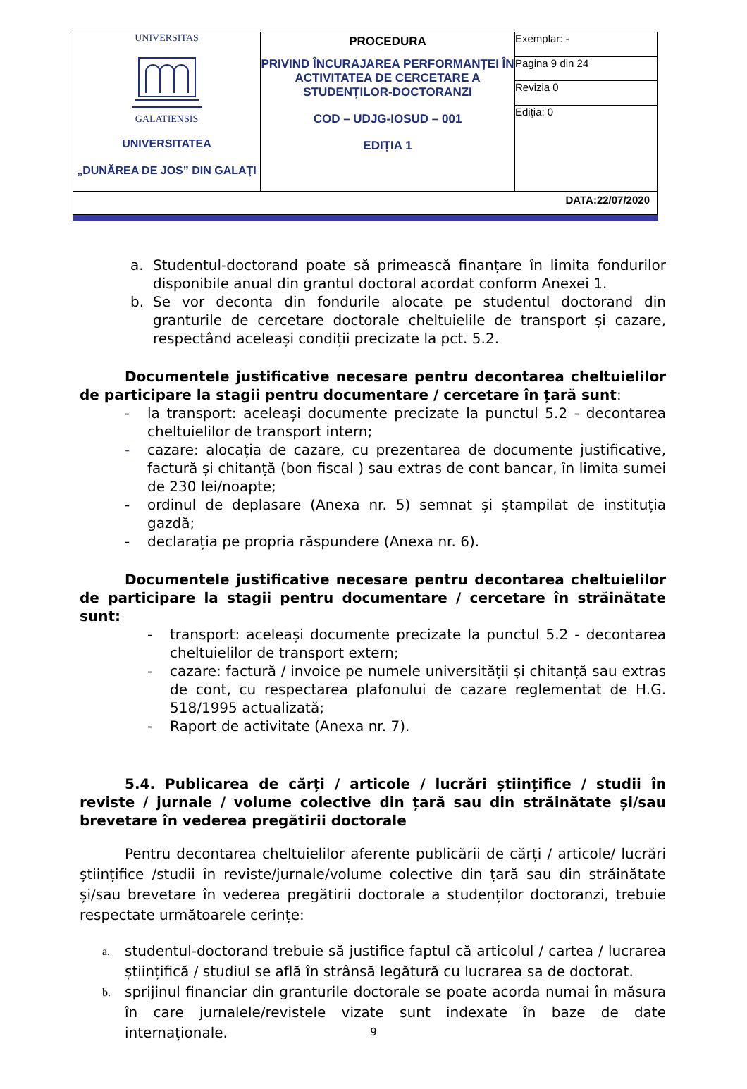| UNIVERSITAS GALATIENSIS UNIVERSITATEA „DUNĂREA DE JOS” DIN GALAŢI | PROCEDURA PRIVIND ÎNCURAJAREA PERFORMANȚEI ÎN ACTIVITATEA DE CERCETARE A STUDENȚILOR-DOCTORANZI COD – UDJG-IOSUD – 001 EDIȚIA 1 | Exemplar: - |
| | | Pagina 9 din 24 |
| | | Revizia 0 |
| | | Ediţia: 0 |
| DATA:22/07/2020 | | |
a. Studentul-doctorand poate să primească finanțare în limita fondurilor disponibile anual din grantul doctoral acordat conform Anexei 1.
b. Se vor deconta din fondurile alocate pe studentul doctorand din granturile de cercetare doctorale cheltuielile de transport și cazare, respectând aceleași condiții precizate la pct. 5.2.
Documentele justificative necesare pentru decontarea cheltuielilor de participare la stagii pentru documentare / cercetare în țară sunt:
- la transport: aceleași documente precizate la punctul 5.2 - decontarea cheltuielilor de transport intern;
- cazare: alocația de cazare, cu prezentarea de documente justificative, factură și chitanță (bon fiscal ) sau extras de cont bancar, în limita sumei de 230 lei/noapte;
- ordinul de deplasare (Anexa nr. 5) semnat și ștampilat de instituția gazdă;
- declarația pe propria răspundere (Anexa nr. 6).
Documentele justificative necesare pentru decontarea cheltuielilor de participare la stagii pentru documentare / cercetare în străinătate sunt:
- transport: aceleași documente precizate la punctul 5.2 - decontarea cheltuielilor de transport extern;
- cazare: factură / invoice pe numele universității și chitanță sau extras de cont, cu respectarea plafonului de cazare reglementat de H.G. 518/1995 actualizată;
- Raport de activitate (Anexa nr. 7).
5.4. Publicarea de cărți / articole / lucrări științifice / studii în reviste / jurnale / volume colective din țară sau din străinătate și/sau brevetare în vederea pregătirii doctorale
Pentru decontarea cheltuielilor aferente publicării de cărți / articole/ lucrări științifice /studii în reviste/jurnale/volume colective din țară sau din străinătate și/sau brevetare în vederea pregătirii doctorale a studenților doctoranzi, trebuie respectate următoarele cerințe:
a. studentul-doctorand trebuie să justifice faptul că articolul / cartea / lucrarea științifică / studiul se află în strânsă legătură cu lucrarea sa de doctorat.
b. sprijinul financiar din granturile doctorale se poate acorda numai în măsura în care jurnalele/revistele vizate sunt indexate în baze de date internaționale.
9